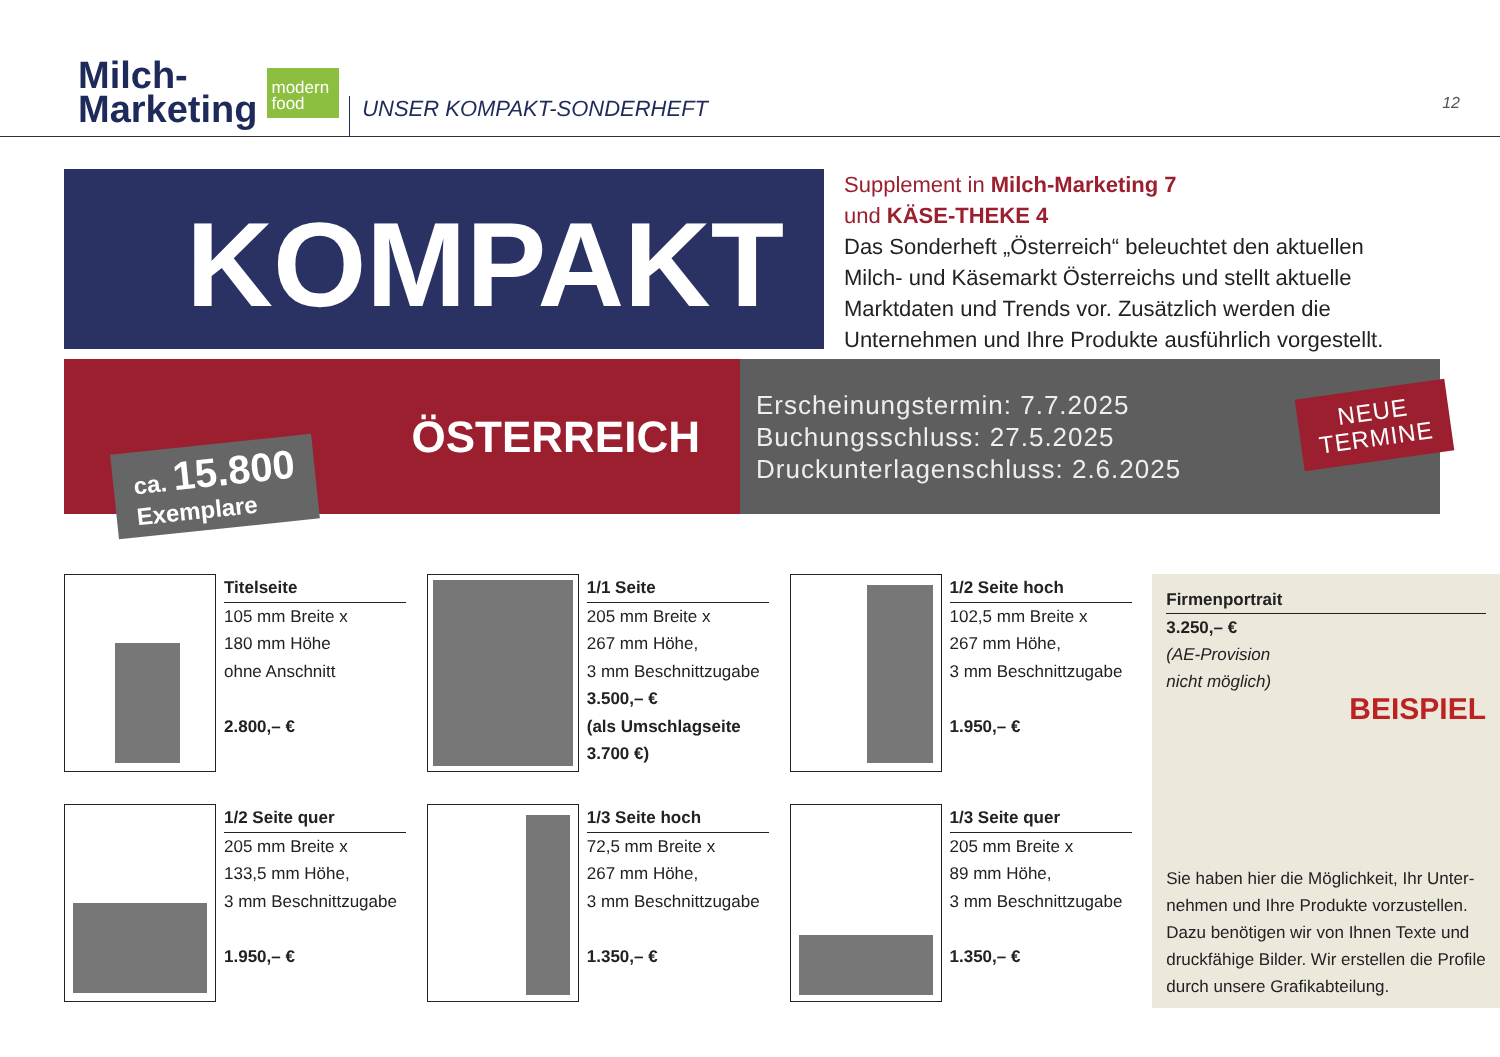Milch-
Marketing
modern
food
UNSER KOMPAKT-SONDERHEFT
12
KOMPAKT
Supplement in Milch-Marketing 7
und KÄSE-THEKE 4
Das Sonderheft „Österreich“ beleuchtet den aktuel­len Milch- und Käsemarkt Österreichs und stellt aktu­elle Marktdaten und Trends vor. Zusätzlich werden die Unternehmen und Ihre Produkte ausführlich vorgestellt.
ÖSTERREICH
ca. 15.800
Exemplare
Erscheinungstermin: 7.7.2025
Buchungsschluss: 27.5.2025
Druckunterlagenschluss: 2.6.2025
NEUE
TERMINE
Titelseite
105 mm Breite x
180 mm Höhe
ohne Anschnitt
2.800,– €
1/2 Seite quer
205 mm Breite x
133,5 mm Höhe,
3 mm Beschnittzugabe
1.950,– €
1/1 Seite
205 mm Breite x
267 mm Höhe,
3 mm Beschnittzugabe
3.500,– €
(als Umschlagseite
3.700 €)
1/3 Seite hoch
72,5 mm Breite x
267 mm Höhe,
3 mm Beschnittzugabe
1.350,– €
1/2 Seite hoch
102,5 mm Breite x
267 mm Höhe,
3 mm Beschnittzugabe
1.950,– €
1/3 Seite quer
205 mm Breite x
89 mm Höhe,
3 mm Beschnittzugabe
1.350,– €
Firmenportrait
3.250,– €
(AE-Provision
nicht möglich)
BEISPIEL
Sie haben hier die Möglichkeit, Ihr Unter­nehmen und Ihre Produkte vorzustel­len. Dazu benötigen wir von Ihnen Texte und druckfähige Bilder. Wir erstellen die Profile durch unsere Grafikabteilung.